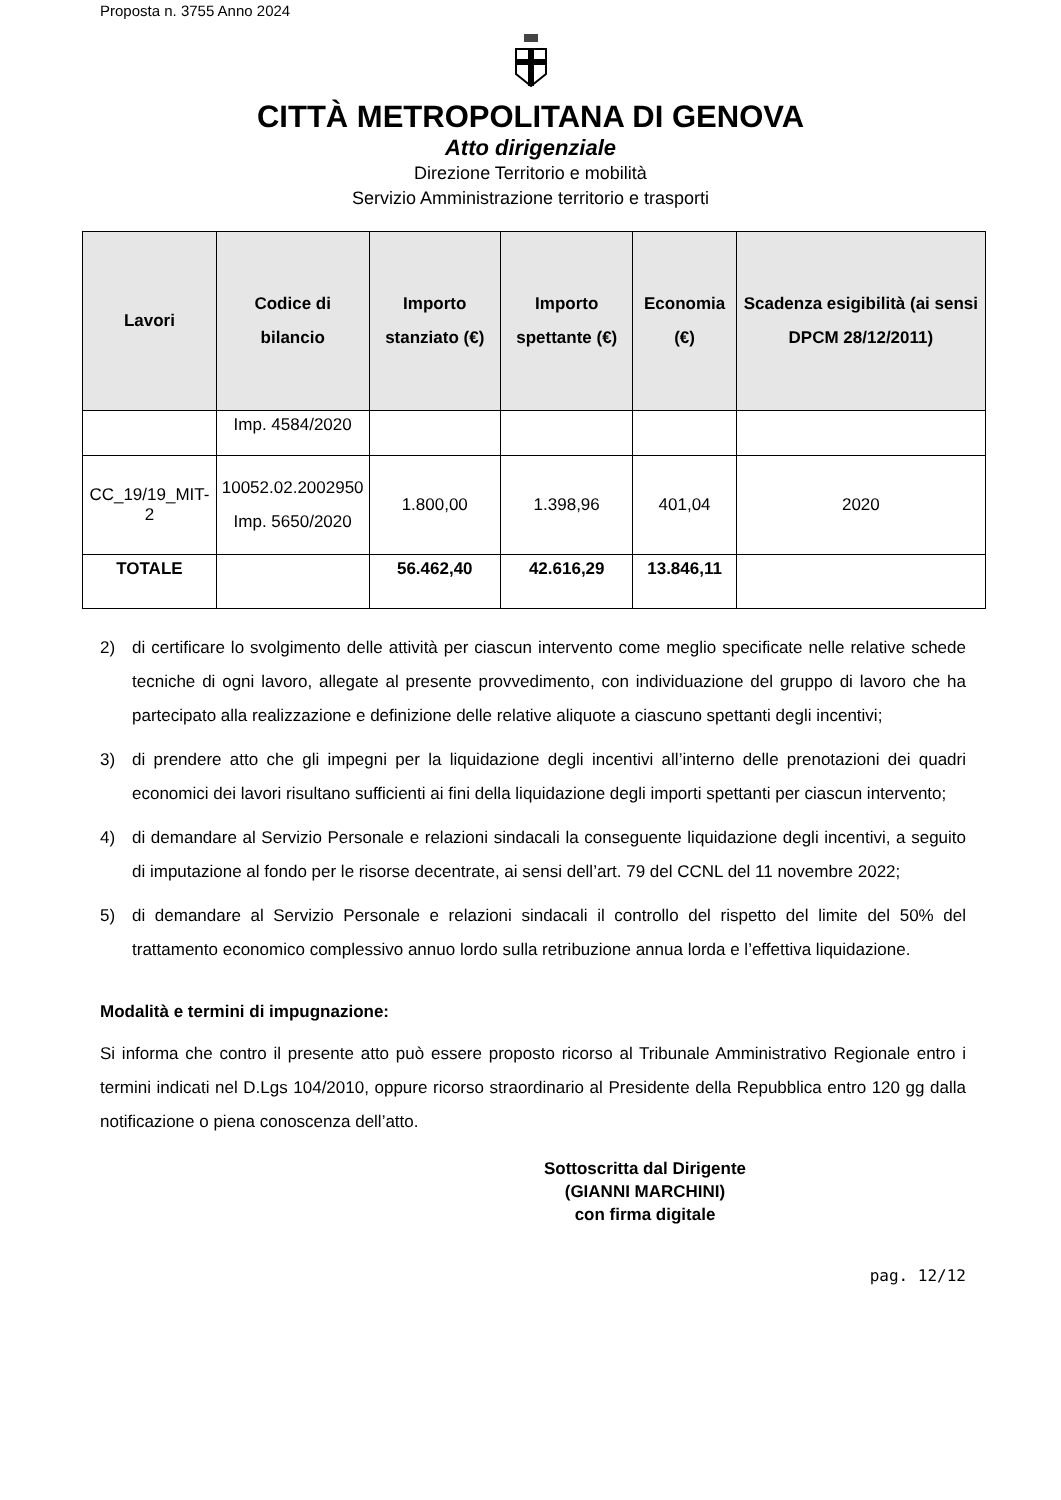Proposta n. 3755 Anno 2024
CITTÀ METROPOLITANA DI GENOVA
Atto dirigenziale
Direzione Territorio e mobilità
Servizio Amministrazione territorio e trasporti
| Lavori | Codice di bilancio | Importo stanziato (€) | Importo spettante (€) | Economia (€) | Scadenza esigibilità (ai sensi DPCM 28/12/2011) |
| --- | --- | --- | --- | --- | --- |
| | Imp. 4584/2020 | | | | |
| CC_19/19_MIT-2 | 10052.02.2002950 Imp. 5650/2020 | 1.800,00 | 1.398,96 | 401,04 | 2020 |
| TOTALE | | 56.462,40 | 42.616,29 | 13.846,11 | |
2) di certificare lo svolgimento delle attività per ciascun intervento come meglio specificate nelle relative schede tecniche di ogni lavoro, allegate al presente provvedimento, con individuazione del gruppo di lavoro che ha partecipato alla realizzazione e definizione delle relative aliquote a ciascuno spettanti degli incentivi;
3) di prendere atto che gli impegni per la liquidazione degli incentivi all’interno delle prenotazioni dei quadri economici dei lavori risultano sufficienti ai fini della liquidazione degli importi spettanti per ciascun intervento;
4) di demandare al Servizio Personale e relazioni sindacali la conseguente liquidazione degli incentivi, a seguito di imputazione al fondo per le risorse decentrate, ai sensi dell’art. 79 del CCNL del 11 novembre 2022;
5) di demandare al Servizio Personale e relazioni sindacali il controllo del rispetto del limite del 50% del trattamento economico complessivo annuo lordo sulla retribuzione annua lorda e l’effettiva liquidazione.
Modalità e termini di impugnazione:
Si informa che contro il presente atto può essere proposto ricorso al Tribunale Amministrativo Regionale entro i termini indicati nel D.Lgs 104/2010, oppure ricorso straordinario al Presidente della Repubblica entro 120 gg dalla notificazione o piena conoscenza dell’atto.
Sottoscritta dal Dirigente
(GIANNI MARCHINI)
con firma digitale
pag. 12/12